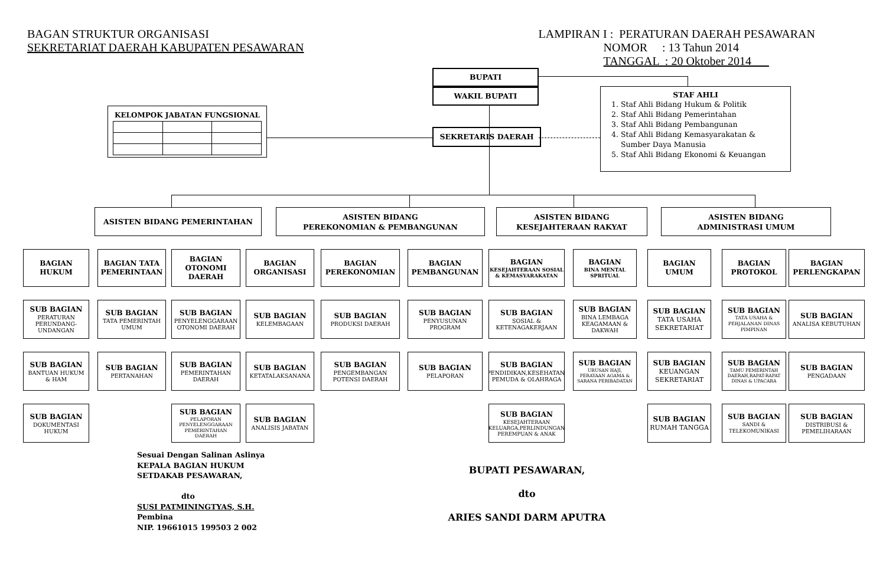BAGAN STRUKTUR ORGANISASI
SEKRETARIAT DAERAH KABUPATEN PESAWARAN
LAMPIRAN I : PERATURAN DAERAH PESAWARAN
NOMOR : 13 Tahun 2014
TANGGAL : 20 Oktober 2014
KELOMPOK JABATAN FUNGSIONAL
BUPATI
WAKIL BUPATI
SEKRETARIS DAERAH
STAF AHLI
1. Staf Ahli Bidang Hukum & Politik
2. Staf Ahli Bidang Pemerintahan
3. Staf Ahli Bidang Pembangunan
4. Staf Ahli Bidang Kemasyarakatan & Sumber Daya Manusia
5. Staf Ahli Bidang Ekonomi & Keuangan
ASISTEN BIDANG PEMERINTAHAN
ASISTEN BIDANG
PEREKONOMIAN & PEMBANGUNAN
ASISTEN BIDANG
KESEJAHTERAAN RAKYAT
ASISTEN BIDANG
ADMINISTRASI UMUM
BAGIAN
HUKUM
SUB BAGIAN
PERATURAN PERUNDANG-UNDANGAN
SUB BAGIAN
BANTUAN HUKUM & HAM
SUB BAGIAN
DOKUMENTASI HUKUM
BAGIAN TATA PEMERINTAAN
SUB BAGIAN
TATA PEMERINTAH UMUM
SUB BAGIAN
PERTANAHAN
BAGIAN
OTONOMI
DAERAH
SUB BAGIAN
PENYELENGGARAAN OTONOMI DAERAH
SUB BAGIAN
PEMERINTAHAN DAERAH
SUB BAGIAN
PELAPORAN PENYELENGGARAAN PEMERINTAHAN DAERAH
BAGIAN
ORGANISASI
SUB BAGIAN
KELEMBAGAAN
SUB BAGIAN
KETATALAKSANANA
SUB BAGIAN
ANALISIS JABATAN
BAGIAN
PEREKONOMIAN
SUB BAGIAN
PRODUKSI DAERAH
SUB BAGIAN
PENGEMBANGAN POTENSI DAERAH
BAGIAN
PEMBANGUNAN
SUB BAGIAN
PENYUSUNAN PROGRAM
SUB BAGIAN
PELAPORAN
BAGIAN
KESEJAHTERAAN SOSIAL & KEMASYARAKATAN
SUB BAGIAN
SOSIAL & KETENAGAKERJAAN
SUB BAGIAN
PENDIDIKAN,KESEHATAN, PEMUDA & OLAHRAGA
SUB BAGIAN
KESEJAHTERAAN KELUARGA,PERLINDUNGAN PEREMPUAN & ANAK
BAGIAN
BINA MENTAL SPRITUAL
SUB BAGIAN
BINA LEMBAGA KEAGAMAAN & DAKWAH
SUB BAGIAN
URUSAN HAJI, PERAYAAN AGAMA & SARANA PERIBADATAN
BAGIAN
UMUM
SUB BAGIAN
TATA USAHA SEKRETARIAT
SUB BAGIAN
KEUANGAN SEKRETARIAT
SUB BAGIAN
RUMAH TANGGA
BAGIAN
PROTOKOL
SUB BAGIAN
TATA USAHA & PERJALANAN DINAS PIMPINAN
SUB BAGIAN
TAMU PEMERINTAH DAERAH,RAPAT-RAPAT DINAS & UPACARA
SUB BAGIAN
SANDI & TELEKOMUNIKASI
BAGIAN
PERLENGKAPAN
SUB BAGIAN
ANALISA KEBUTUHAN
SUB BAGIAN
PENGADAAN
SUB BAGIAN
DISTRIBUSI & PEMELIHARAAN
Sesuai Dengan Salinan Aslinya
KEPALA BAGIAN HUKUM
SETDAKAB PESAWARAN,
dto
SUSI PATMININGTYAS, S.H.
Pembina
NIP. 19661015 199503 2 002
BUPATI PESAWARAN,
dto
ARIES SANDI DARM APUTRA